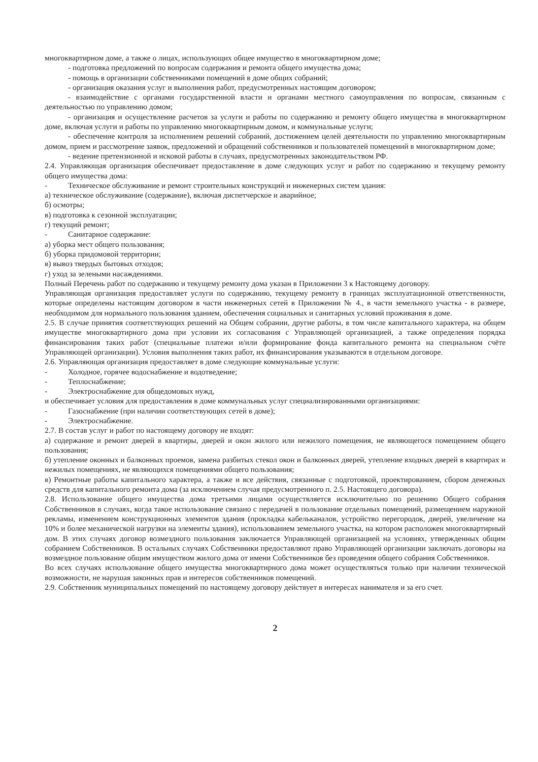многоквартирном доме, а также о лицах, использующих общее имущество в многоквартирном доме;
- подготовка предложений по вопросам содержания и ремонта общего имущества дома;
- помощь в организации собственниками помещений в доме общих собраний;
- организация оказания услуг и выполнения работ, предусмотренных настоящим договором;
- взаимодействие с органами государственной власти и органами местного самоуправления по вопросам, связанным с деятельностью по управлению домом;
- организация и осуществление расчетов за услуги и работы по содержанию и ремонту общего имущества в многоквартирном доме, включая услуги и работы по управлению многоквартирным домом, и коммунальные услуги;
- обеспечение контроля за исполнением решений собраний, достижением целей деятельности по управлению многоквартирным домом, прием и рассмотрение заявок, предложений и обращений собственников и пользователей помещений в многоквартирном доме;
- ведение претензионной и исковой работы в случаях, предусмотренных законодательством РФ.
2.4. Управляющая организация обеспечивает предоставление в доме следующих услуг и работ по содержанию и текущему ремонту общего имущества дома:
- Техническое обслуживание и ремонт строительных конструкций и инженерных систем здания:
а) техническое обслуживание (содержание), включая диспетчерское и аварийное;
б) осмотры;
в) подготовка к сезонной эксплуатации;
г) текущий ремонт;
- Санитарное содержание:
а) уборка мест общего пользования;
б) уборка придомовой территории;
в) вывоз твердых бытовых отходов;
г) уход за зелеными насаждениями.
Полный Перечень работ по содержанию и текущему ремонту дома указан в Приложении 3 к Настоящему договору.
Управляющая организация предоставляет услуги по содержанию, текущему ремонту в границах эксплуатационной ответственности, которые определены настоящим договором в части инженерных сетей в Приложении № 4., в части земельного участка - в размере, необходимом для нормального пользования зданием, обеспечения социальных и санитарных условий проживания в доме.
2.5. В случае принятия соответствующих решений на Общем собрании, другие работы, в том числе капитального характера, на общем имуществе многоквартирного дома при условии их согласования с Управляющей организацией, а также определения порядка финансирования таких работ (специальные платежи и/или формирование фонда капитального ремонта на специальном счёте Управляющей организации). Условия выполнения таких работ, их финансирования указываются в отдельном договоре.
2.6. Управляющая организация предоставляет в доме следующие коммунальные услуги:
- Холодное, горячее водоснабжение и водотведение;
- Теплоснабжение;
- Электроснабжение для общедомовых нужд,
и обеспечивает условия для предоставления в доме коммунальных услуг специализированными организациями:
- Газоснабжение (при наличии соответствующих сетей в доме);
- Электроснабжение.
2.7. В состав услуг и работ по настоящему договору не входят:
а) содержание и ремонт дверей в квартиры, дверей и окон жилого или нежилого помещения, не являющегося помещением общего пользования;
б) утепление оконных и балконных проемов, замена разбитых стекол окон и балконных дверей, утепление входных дверей в квартирах и нежилых помещениях, не являющихся помещениями общего пользования;
в) Ремонтные работы капитального характера, а также и все действия, связанные с подготовкой, проектированием, сбором денежных средств для капитального ремонта дома (за исключением случая предусмотренного п. 2.5. Настоящего договора).
2.8. Использование общего имущества дома третьими лицами осуществляется исключительно по решению Общего собрания Собственников в случаях, когда такое использование связано с передачей в пользование отдельных помещений, размещением наружной рекламы, изменением конструкционных элементов здания (прокладка кабельканалов, устройство перегородок, дверей, увеличение на 10% и более механической нагрузки на элементы здания), использованием земельного участка, на котором расположен многоквартирный дом. В этих случаях договор возмездного пользования заключается Управляющей организацией на условиях, утвержденных общим собранием Собственников. В остальных случаях Собственники предоставляют право Управляющей организации заключать договоры на возмездное пользование общим имуществом жилого дома от имени Собственников без проведения общего собрания Собственников.
Во всех случаях использование общего имущества многоквартирного дома может осуществляться только при наличии технической возможности, не нарушая законных прав и интересов собственников помещений.
2.9. Собственник муниципальных помещений по настоящему договору действует в интересах нанимателя и за его счет.
2